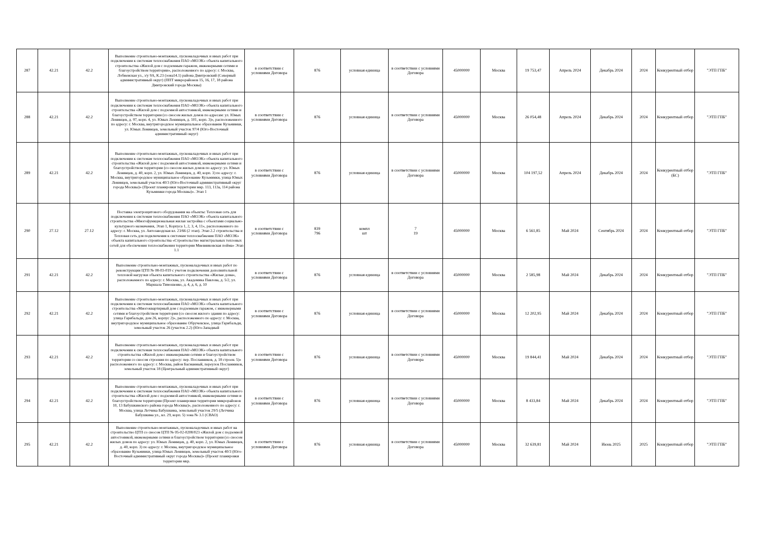| 287 | 42.21 | 42.2 | Выполнение строительно-монтажных, пусконаладочных и иных работ при подключении к системам теплоснабжения ПАО «МОЭК» объекта капитального строительства «Жилой дом с подземным гаражом, инженерными сетями и благоустройством территории», расположенного по адресу: г. Москва, Лобненская ул., з/у 9А, К.23 (зона14.1) района Дмитровский (Северный административный округ) (ППТ микрорайонов 15, 16, 17, 18 района Дмитровский города Москвы) | в соответствии с условиями Договора | 876 | условная единица | в соответствии с условиями Договора | 45000000 | Москва | 19 753,47 | Апрель 2024 | Декабрь 2024 | 2024 | Конкурентный отбор | "ЭТП ГПБ" |
| 288 | 42.21 | 42.2 | Выполнение строительно-монтажных, пусконаладочных и иных работ при подключении к системам теплоснабжения ПАО «МОЭК» объекта капитального строительства «Жилой дом с подземной автостоянкой, инженерными сетями и благоустройством территории (со сносом жилых домов по адресам: ул. Юных Ленинцев, д. 97, корп. 4, ул. Юных Ленинцев, д. 101, корп. 3)», расположенного по адресу: г. Москва, внутригородское муниципальное образование Кузьминки, ул. Юных Ленинцев, земельный участок 97/4 (Юго-Восточный административный округ) | в соответствии с условиями Договора | 876 | условная единица | в соответствии с условиями Договора | 45000000 | Москва | 26 054,48 | Апрель 2024 | Декабрь 2024 | 2024 | Конкурентный отбор | "ЭТП ГПБ" |
| 289 | 42.21 | 42.2 | Выполнение строительно-монтажных, пусконаладочных и иных работ при подключении к системам теплоснабжения ПАО «МОЭК» объекта капитального строительства «Жилой дом с подземной автостоянкой, инженерными сетями и благоустройством территории (со сносом жилых домов по адресу: ул. Юных Ленинцев, д. 40, корп. 2, ул. Юных Ленинцев, д. 40, корп. 3) по адресу: г. Москва, внутригородское муниципальное образование Кузьминки, улица Юных Ленинцев, земельный участок 40/3 (Юго-Восточный административный округ города Москвы)» (Проект планировки территории мкр. 113, 113а, 114 района Кузьминки города Москвы)». Этап 1 | в соответствии с условиями Договора | 876 | условная единица | в соответствии с условиями Договора | 45000000 | Москва | 104 197,52 | Апрель 2024 | Декабрь 2024 | 2024 | Конкурентный отбор (БС) | "ЭТП ГПБ" |
| 290 | 27.12 | 27.12 | Поставка электрощитового оборудования на объекты: Тепловая сеть для подключения к системам теплоснабжения ПАО «МОЭК» объекта капитального строительства «Многофункциональная жилая застройка с объектами социально-культурного назначения, Этап 1, Корпуса 1, 2, 3, 4, 11», расположенного по адресу: г. Москва, ул. Автозаводская вл. 23/66 (2 этап). Этап 2.2 строительства и Тепловая сеть для подключения к системам теплоснабжения ПАО «МОЭК» объекта капитального строительства «Строительство магистральных тепловых сетей для обеспечения теплоснабжения территории Мневниковская пойма» Этап 1.1 | в соответствии с условиями Договора | 839 796 | компл шт | 7 19 | 45000000 | Москва | 6 561,85 | Май 2024 | Сентябрь 2024 | 2024 | Конкурентный отбор | "ЭТП ГПБ" |
| 291 | 42.21 | 42.2 | Выполнение строительно-монтажных, пусконаладочных и иных работ по реконструкции ЦТП № 08-03-019 с учетом подключения дополнительной тепловой нагрузки объекта капитального строительства «Жилые дома», расположенного по адресу: г. Москва, ул. Академика Павлова, д. 5/2, ул. Маршала Тимошенко, д. 4, д. 6, д. 10 | в соответствии с условиями Договора | 876 | условная единица | в соответствии с условиями Договора | 45000000 | Москва | 2 585,98 | Май 2024 | Декабрь 2024 | 2024 | Конкурентный отбор | "ЭТП ГПБ" |
| 292 | 42.21 | 42.2 | Выполнение строительно-монтажных, пусконаладочных и иных работ при подключении к системам теплоснабжения ПАО «МОЭК» объекта капитального строительства «Многоквартирный дом с подземным гаражом, с инженерными сетями и благоустройством территории (со сносом жилого здания по адресу: улица Гарибальди, дом 26, корпус 2)», расположенного по адресу: г. Москва, внутригородское муниципальное образование Обручевское, улица Гарибальди, земельный участок 26 (участок 2.2) (Юго-Западный | в соответствии с условиями Договора | 876 | условная единица | в соответствии с условиями Договора | 45000000 | Москва | 12 202,95 | Май 2024 | Декабрь 2024 | 2024 | Конкурентный отбор | "ЭТП ГПБ" |
| 293 | 42.21 | 42.2 | Выполнение строительно-монтажных, пусконаладочных и иных работ при подключении к системам теплоснабжения ПАО «МОЭК» объекта капитального строительства «Жилой дом с инженерными сетями и благоустройством территории со сносом строения по адресу: пер. Посланников, д. 18 строен. 5)» расположенного по адресу: г. Москва, район Басманный, переулок Посланников, земельный участок 18 (Центральный административный округ) | в соответствии с условиями Договора | 876 | условная единица | в соответствии с условиями Договора | 45000000 | Москва | 19 844,41 | Май 2024 | Декабрь 2024 | 2024 | Конкурентный отбор | "ЭТП ГПБ" |
| 294 | 42.21 | 42.2 | Выполнение строительно-монтажных, пусконаладочных и иных работ при подключении к системам теплоснабжения ПАО «МОЭК» объекта капитального строительства «Жилой дом с подземной автостоянкой, инженерными сетями и благоустройством территории (Проект планировки территории микрорайонов 10, 13 Бабушкинского района города Москвы)», расположенного по адресу: г. Москва, улица Летчика Бабушкина, земельный участок 29/5 (Летчика Бабушкина ул., вл. 29, корп. 5) зона № 3.1 (СВАО) | в соответствии с условиями Договора | 876 | условная единица | в соответствии с условиями Договора | 45000000 | Москва | 8 433,84 | Май 2024 | Декабрь 2024 | 2024 | Конкурентный отбор | "ЭТП ГПБ" |
| 295 | 42.21 | 42.2 | Выполнение строительно-монтажных, пусконаладочных и иных работ на строительство ЦТП со сносом ЦТП № 05-02-0208/023 «Жилой дом с подземной автостоянкой, инженерными сетями и благоустройством территории (со сносом жилых домов по адресу: ул. Юных Ленинцев, д. 40, корп. 2, ул. Юных Ленинцев, д. 40, корп. 3) по адресу: г. Москва, внутригородское муниципальное образование Кузьминки, улица Юных Ленинцев, земельный участок 40/3 (Юго-Восточный административный округ города Москвы)» (Проект планировки территории мкр. | в соответствии с условиями Договора | 876 | условная единица | в соответствии с условиями Договора | 45000000 | Москва | 32 639,81 | Май 2024 | Июнь 2025 | 2025 | Конкурентный отбор | "ЭТП ГПБ" |